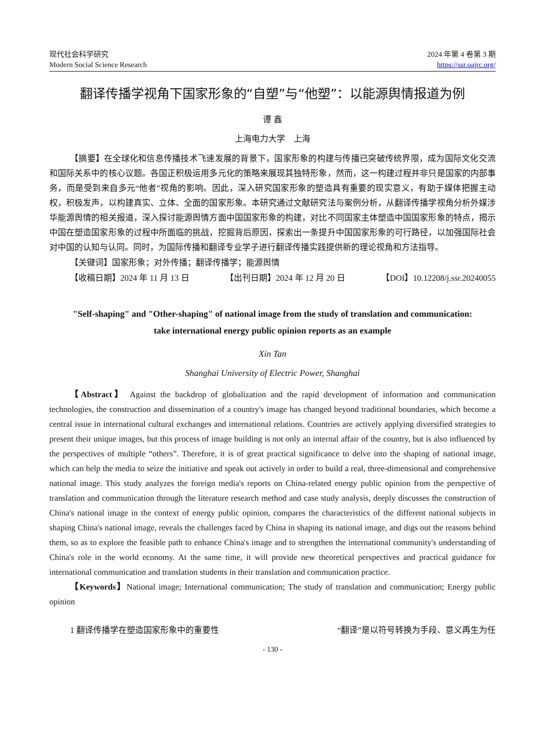现代社会科学研究
Modern Social Science Research
2024 年第 4 卷第 3 期
https://ssr.oajrc.org/
翻译传播学视角下国家形象的“自塑”与“他塑”：以能源舆情报道为例
谭 鑫
上海电力大学　上海
【摘要】在全球化和信息传播技术飞速发展的背景下，国家形象的构建与传播已突破传统界限，成为国际文化交流和国际关系中的核心议题。各国正积极运用多元化的策略来展现其独特形象，然而，这一构建过程并非只是国家的内部事务，而是受到来自多元“他者”视角的影响。因此，深入研究国家形象的塑造具有重要的现实意义，有助于媒体把握主动权，积极发声，以构建真实、立体、全面的国家形象。本研究通过文献研究法与案例分析，从翻译传播学视角分析外媒涉华能源舆情的相关报道，深入探讨能源舆情方面中国国家形象的构建，对比不同国家主体塑造中国国家形象的特点，揭示中国在塑造国家形象的过程中所面临的挑战，挖掘背后原因，探索出一条提升中国国家形象的可行路径，以加强国际社会对中国的认知与认同。同时，为国际传播和翻译专业学子进行翻译传播实践提供新的理论视角和方法指导。
【关键词】国家形象；对外传播；翻译传播学；能源舆情
【收稿日期】2024 年 11 月 13 日 【出刊日期】2024 年 12 月 20 日 【DOI】10.12208/j.ssr.20240055
"Self-shaping" and "Other-shaping" of national image from the study of translation and communication:
take international energy public opinion reports as an example
Xin Tan
Shanghai University of Electric Power, Shanghai
【Abstract】 Against the backdrop of globalization and the rapid development of information and communication technologies, the construction and dissemination of a country's image has changed beyond traditional boundaries, which become a central issue in international cultural exchanges and international relations. Countries are actively applying diversified strategies to present their unique images, but this process of image building is not only an internal affair of the country, but is also influenced by the perspectives of multiple “others”. Therefore, it is of great practical significance to delve into the shaping of national image, which can help the media to seize the initiative and speak out actively in order to build a real, three-dimensional and comprehensive national image. This study analyzes the foreign media's reports on China-related energy public opinion from the perspective of translation and communication through the literature research method and case study analysis, deeply discusses the construction of China's national image in the context of energy public opinion, compares the characteristics of the different national subjects in shaping China's national image, reveals the challenges faced by China in shaping its national image, and digs out the reasons behind them, so as to explore the feasible path to enhance China's image and to strengthen the international community's understanding of China's role in the world economy. At the same time, it will provide new theoretical perspectives and practical guidance for international communication and translation students in their translation and communication practice.
【Keywords】National image; International communication; The study of translation and communication; Energy public opinion
1 翻译传播学在塑造国家形象中的重要性 “翻译”是以符号转换为手段、意义再生为任
- 130 -